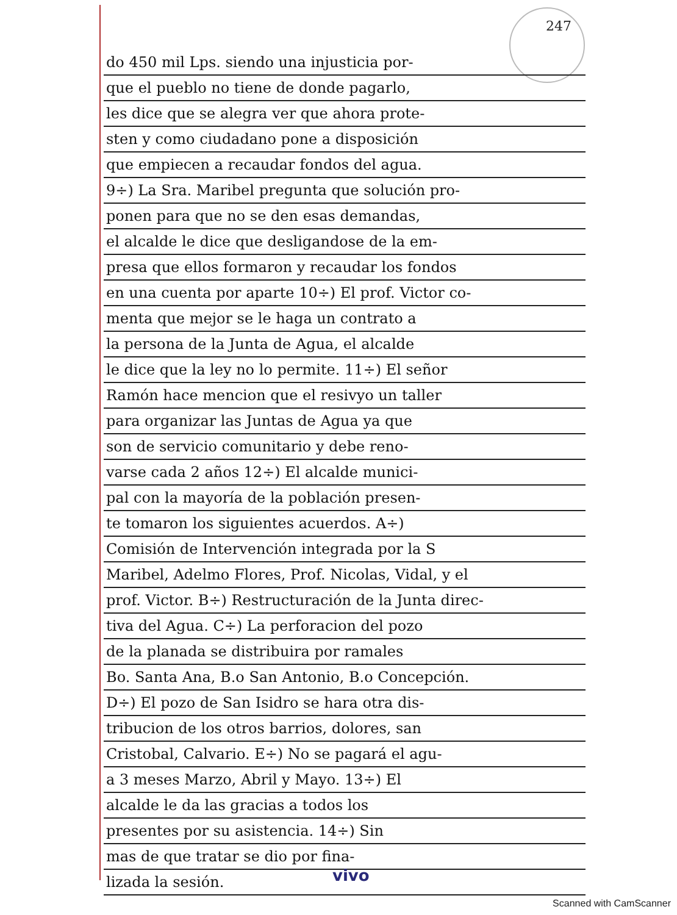247
do 450 mil Lps. siendo una injusticia por-
que el pueblo no tiene de donde pagarlo,
les dice que se alegra ver que ahora prote-
sten y como ciudadano pone a disposición
que empiecen a recaudar fondos del agua.
9÷) La Sra. Maribel pregunta que solución pro-
ponen para que no se den esas demandas,
el alcalde le dice que desligandose de la em-
presa que ellos formaron y recaudar los fondos
en una cuenta por aparte 10÷) El prof. Victor co-
menta que mejor se le haga un contrato a
la persona de la Junta de Agua, el alcalde
le dice que la ley no lo permite. 11÷) El señor
Ramón hace mencion que el resivyo un taller
para organizar las Juntas de Agua ya que
son de servicio comunitario y debe reno-
varse cada 2 años 12÷) El alcalde munici-
pal con la mayoría de la población presen-
te tomaron los siguientes acuerdos. A÷)
Comisión de Intervención integrada por la S
Maribel, Adelmo Flores, Prof. Nicolas, Vidal, y el
prof. Victor. B÷) Restructuración de la Junta direc-
tiva del Agua. C÷) La perforacion del pozo
de la planada se distribuira por ramales
Bo. Santa Ana, B.o San Antonio, B.o Concepción.
D÷) El pozo de San Isidro se hara otra dis-
tribucion de los otros barrios, dolores, san
Cristobal, Calvario. E÷) No se pagará el agu-
a 3 meses Marzo, Abril y Mayo. 13÷) El
alcalde le da las gracias a todos los
presentes por su asistencia. 14÷) Sin
mas de que tratar se dio por fina-
lizada la sesión.
vivo
Scanned with CamScanner